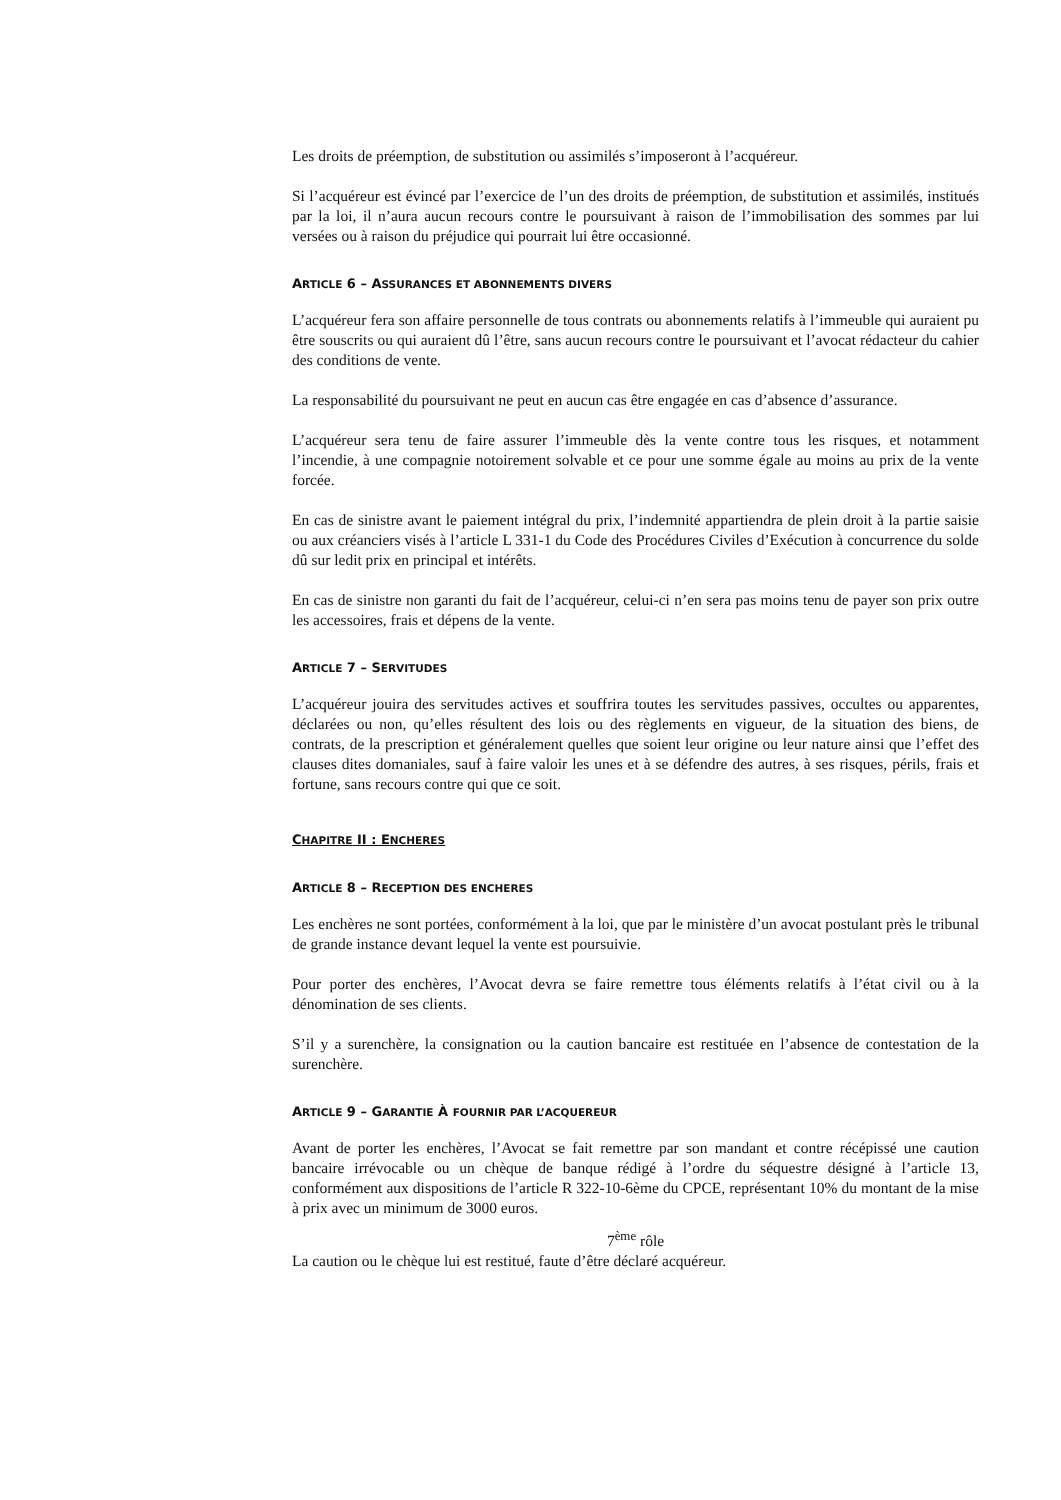Les droits de préemption, de substitution ou assimilés s’imposeront à l’acquéreur.
Si l’acquéreur est évincé par l’exercice de l’un des droits de préemption, de substitution et assimilés, institués par la loi, il n’aura aucun recours contre le poursuivant à raison de l’immobilisation des sommes par lui versées ou à raison du préjudice qui pourrait lui être occasionné.
ARTICLE 6 – ASSURANCES ET ABONNEMENTS DIVERS
L’acquéreur fera son affaire personnelle de tous contrats ou abonnements relatifs à l’immeuble qui auraient pu être souscrits ou qui auraient dû l’être, sans aucun recours contre le poursuivant et l’avocat rédacteur du cahier des conditions de vente.
La responsabilité du poursuivant ne peut en aucun cas être engagée en cas d’absence d’assurance.
L’acquéreur sera tenu de faire assurer l’immeuble dès la vente contre tous les risques, et notamment l’incendie, à une compagnie notoirement solvable et ce pour une somme égale au moins au prix de la vente forcée.
En cas de sinistre avant le paiement intégral du prix, l’indemnité appartiendra de plein droit à la partie saisie ou aux créanciers visés à l’article L 331-1 du Code des Procédures Civiles d’Exécution à concurrence du solde dû sur ledit prix en principal et intérêts.
En cas de sinistre non garanti du fait de l’acquéreur, celui-ci n’en sera pas moins tenu de payer son prix outre les accessoires, frais et dépens de la vente.
ARTICLE 7 – SERVITUDES
L’acquéreur jouira des servitudes actives et souffrira toutes les servitudes passives, occultes ou apparentes, déclarées ou non, qu’elles résultent des lois ou des règlements en vigueur, de la situation des biens, de contrats, de la prescription et généralement quelles que soient leur origine ou leur nature ainsi que l’effet des clauses dites domaniales, sauf à faire valoir les unes et à se défendre des autres, à ses risques, périls, frais et fortune, sans recours contre qui que ce soit.
CHAPITRE II : ENCHERES
ARTICLE 8 – RECEPTION DES ENCHERES
Les enchères ne sont portées, conformément à la loi, que par le ministère d’un avocat postulant près le tribunal de grande instance devant lequel la vente est poursuivie.
Pour porter des enchères, l’Avocat devra se faire remettre tous éléments relatifs à l’état civil ou à la dénomination de ses clients.
S’il y a surenchère, la consignation ou la caution bancaire est restituée en l’absence de contestation de la surenchère.
ARTICLE 9 – GARANTIE À FOURNIR PAR L’ACQUEREUR
Avant de porter les enchères, l’Avocat se fait remettre par son mandant et contre récépissé une caution bancaire irrévocable ou un chèque de banque rédigé à l’ordre du séquestre désigné à l’article 13, conformément aux dispositions de l’article R 322-10-6ème du CPCE, représentant 10% du montant de la mise à prix avec un minimum de 3000 euros.
7<sup>ème</sup> rôle
La caution ou le chèque lui est restitué, faute d’être déclaré acquéreur.